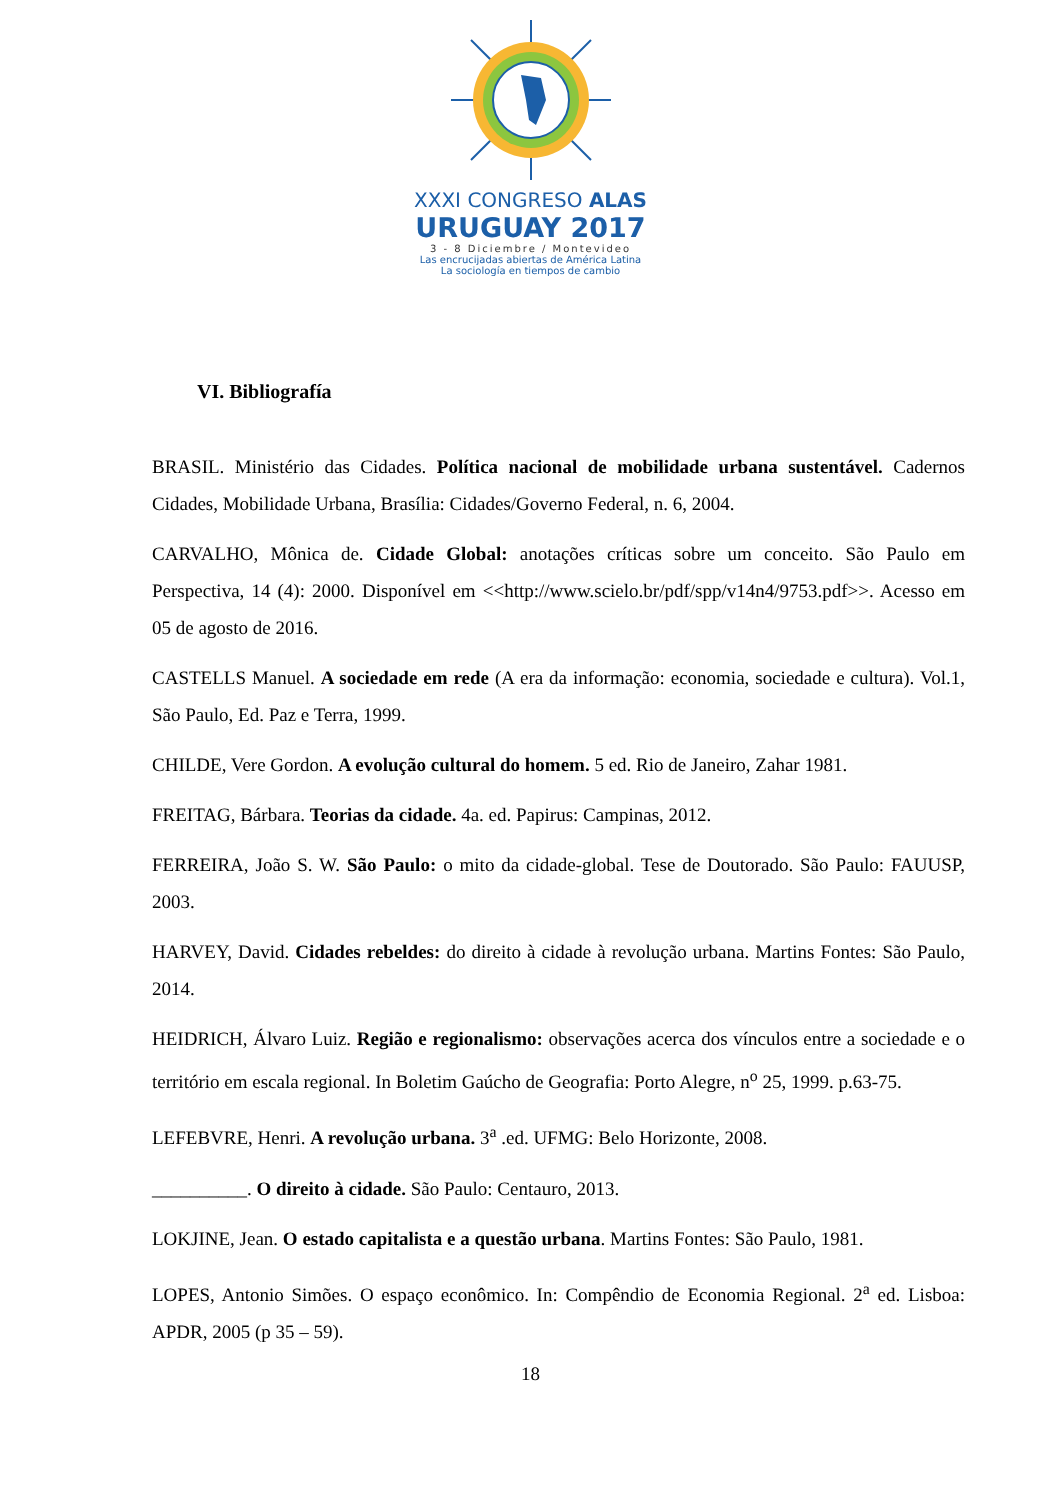XXXI CONGRESO ALAS
URUGUAY 2017
3 - 8 Diciembre / Montevideo
Las encrucijadas abiertas de América Latina
La sociología en tiempos de cambio
VI. Bibliografía
BRASIL. Ministério das Cidades. Política nacional de mobilidade urbana sustentável. Cadernos Cidades, Mobilidade Urbana, Brasília: Cidades/Governo Federal, n. 6, 2004.
CARVALHO, Mônica de. Cidade Global: anotações críticas sobre um conceito. São Paulo em Perspectiva, 14 (4): 2000. Disponível em <<http://www.scielo.br/pdf/spp/v14n4/9753.pdf>>. Acesso em 05 de agosto de 2016.
CASTELLS Manuel. A sociedade em rede (A era da informação: economia, sociedade e cultura). Vol.1, São Paulo, Ed. Paz e Terra, 1999.
CHILDE, Vere Gordon. A evolução cultural do homem. 5 ed. Rio de Janeiro, Zahar 1981.
FREITAG, Bárbara. Teorias da cidade. 4a. ed. Papirus: Campinas, 2012.
FERREIRA, João S. W. São Paulo: o mito da cidade-global. Tese de Doutorado. São Paulo: FAUUSP, 2003.
HARVEY, David. Cidades rebeldes: do direito à cidade à revolução urbana. Martins Fontes: São Paulo, 2014.
HEIDRICH, Álvaro Luiz. Região e regionalismo: observações acerca dos vínculos entre a sociedade e o território em escala regional. In Boletim Gaúcho de Geografia: Porto Alegre, n<sup>o</sup> 25, 1999. p.63-75.
LEFEBVRE, Henri. A revolução urbana. 3<sup>a</sup> .ed. UFMG: Belo Horizonte, 2008.
__________. O direito à cidade. São Paulo: Centauro, 2013.
LOKJINE, Jean. O estado capitalista e a questão urbana. Martins Fontes: São Paulo, 1981.
LOPES, Antonio Simões. O espaço econômico. In: Compêndio de Economia Regional. 2<sup>a</sup> ed. Lisboa: APDR, 2005 (p 35 – 59).
18